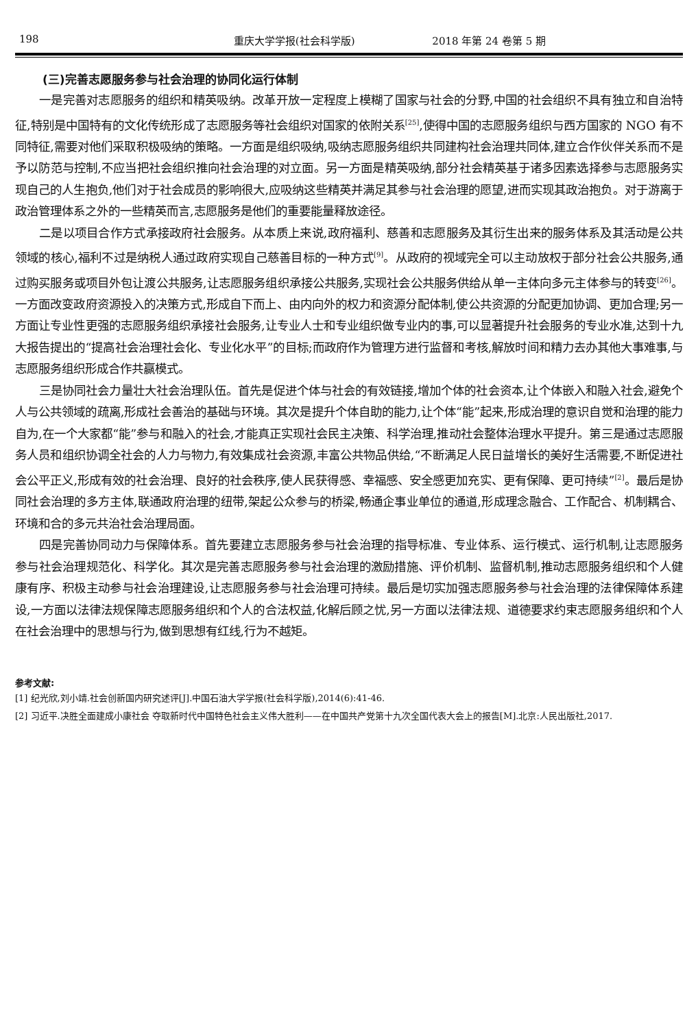198 重庆大学学报(社会科学版) 2018 年第 24 卷第 5 期
(三)完善志愿服务参与社会治理的协同化运行体制
一是完善对志愿服务的组织和精英吸纳。改革开放一定程度上模糊了国家与社会的分野,中国的社会组织不具有独立和自治特征,特别是中国特有的文化传统形成了志愿服务等社会组织对国家的依附关系<sup>[25]</sup>,使得中国的志愿服务组织与西方国家的 NGO 有不同特征,需要对他们采取积极吸纳的策略。一方面是组织吸纳,吸纳志愿服务组织共同建构社会治理共同体,建立合作伙伴关系而不是予以防范与控制,不应当把社会组织推向社会治理的对立面。另一方面是精英吸纳,部分社会精英基于诸多因素选择参与志愿服务实现自己的人生抱负,他们对于社会成员的影响很大,应吸纳这些精英并满足其参与社会治理的愿望,进而实现其政治抱负。对于游离于政治管理体系之外的一些精英而言,志愿服务是他们的重要能量释放途径。
二是以项目合作方式承接政府社会服务。从本质上来说,政府福利、慈善和志愿服务及其衍生出来的服务体系及其活动是公共领域的核心,福利不过是纳税人通过政府实现自己慈善目标的一种方式<sup>[9]</sup>。从政府的视域完全可以主动放权于部分社会公共服务,通过购买服务或项目外包让渡公共服务,让志愿服务组织承接公共服务,实现社会公共服务供给从单一主体向多元主体参与的转变<sup>[26]</sup>。一方面改变政府资源投入的决策方式,形成自下而上、由内向外的权力和资源分配体制,使公共资源的分配更加协调、更加合理;另一方面让专业性更强的志愿服务组织承接社会服务,让专业人士和专业组织做专业内的事,可以显著提升社会服务的专业水准,达到十九大报告提出的“提高社会治理社会化、专业化水平”的目标;而政府作为管理方进行监督和考核,解放时间和精力去办其他大事难事,与志愿服务组织形成合作共赢模式。
三是协同社会力量壮大社会治理队伍。首先是促进个体与社会的有效链接,增加个体的社会资本,让个体嵌入和融入社会,避免个人与公共领域的疏离,形成社会善治的基础与环境。其次是提升个体自助的能力,让个体“能”起来,形成治理的意识自觉和治理的能力自为,在一个大家都“能”参与和融入的社会,才能真正实现社会民主决策、科学治理,推动社会整体治理水平提升。第三是通过志愿服务人员和组织协调全社会的人力与物力,有效集成社会资源,丰富公共物品供给,“不断满足人民日益增长的美好生活需要,不断促进社会公平正义,形成有效的社会治理、良好的社会秩序,使人民获得感、幸福感、安全感更加充实、更有保障、更可持续”<sup>[2]</sup>。最后是协同社会治理的多方主体,联通政府治理的纽带,架起公众参与的桥梁,畅通企事业单位的通道,形成理念融合、工作配合、机制耦合、环境和合的多元共治社会治理局面。
四是完善协同动力与保障体系。首先要建立志愿服务参与社会治理的指导标准、专业体系、运行模式、运行机制,让志愿服务参与社会治理规范化、科学化。其次是完善志愿服务参与社会治理的激励措施、评价机制、监督机制,推动志愿服务组织和个人健康有序、积极主动参与社会治理建设,让志愿服务参与社会治理可持续。最后是切实加强志愿服务参与社会治理的法律保障体系建设,一方面以法律法规保障志愿服务组织和个人的合法权益,化解后顾之忧,另一方面以法律法规、道德要求约束志愿服务组织和个人在社会治理中的思想与行为,做到思想有红线,行为不越矩。
参考文献:
[1] 纪光欣,刘小靖.社会创新国内研究述评[J].中国石油大学学报(社会科学版),2014(6):41-46.
[2] 习近平.决胜全面建成小康社会 夺取新时代中国特色社会主义伟大胜利——在中国共产党第十九次全国代表大会上的报告[M].北京:人民出版社,2017.